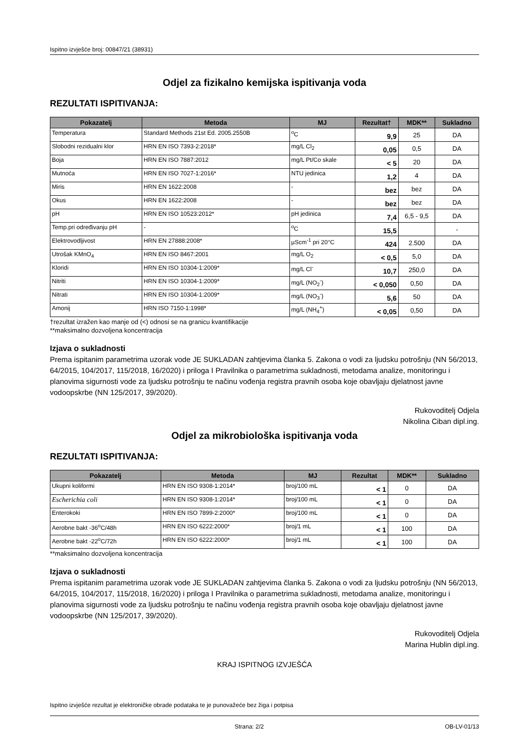Ispitno izvješće broj: 00847/21 (38931)
Odjel za fizikalno kemijska ispitivanja voda
REZULTATI ISPITIVANJA:
| Pokazatelj | Metoda | MJ | Rezultat† | MDK** | Sukladno |
| --- | --- | --- | --- | --- | --- |
| Temperatura | Standard Methods 21st Ed. 2005.2550B | <sup>o</sup> C | 9,9 | 25 | DA |
| Slobodni rezidualni klor | HRN EN ISO 7393-2:2018* | mg/L Cl<sub>2</sub> | 0,05 | 0,5 | DA |
| Boja | HRN EN ISO 7887:2012 | mg/L Pt/Co skale | < 5 | 20 | DA |
| Mutnoća | HRN EN ISO 7027-1:2016* | NTU jedinica | 1,2 | 4 | DA |
| Miris | HRN EN 1622:2008 | - | bez | bez | DA |
| Okus | HRN EN 1622:2008 | - | bez | bez | DA |
| pH | HRN EN ISO 10523:2012* | pH jedinica | 7,4 | 6,5 - 9,5 | DA |
| Temp.pri određivanju pH | - | <sup>o</sup> C | 15,5 | | - |
| Elektrovodljivost | HRN EN 27888:2008* | µScm<sup>-1</sup> pri 20°C | 424 | 2.500 | DA |
| Utrošak KMnO<sub>4</sub> | HRN EN ISO 8467:2001 | mg/L O<sub>2</sub> | < 0,5 | 5,0 | DA |
| Kloridi | HRN EN ISO 10304-1:2009* | mg/L Cl<sup>-</sup> | 10,7 | 250,0 | DA |
| Nitriti | HRN EN ISO 10304-1:2009* | mg/L (NO<sub>2</sub><sup>-</sup>) | < 0,050 | 0,50 | DA |
| Nitrati | HRN EN ISO 10304-1:2009* | mg/L (NO<sub>3</sub><sup>-</sup>) | 5,6 | 50 | DA |
| Amonij | HRN ISO 7150-1:1998* | mg/L (NH<sub>4</sub><sup>+</sup>) | < 0,05 | 0,50 | DA |
†rezultat izražen kao manje od (<) odnosi se na granicu kvantifikacije
**maksimalno dozvoljena koncentracija
Izjava o sukladnosti
Prema ispitanim parametrima uzorak vode JE SUKLADAN zahtjevima članka 5. Zakona o vodi za ljudsku potrošnju (NN 56/2013, 64/2015, 104/2017, 115/2018, 16/2020) i priloga I Pravilnika o parametrima sukladnosti, metodama analize, monitoringu i planovima sigurnosti vode za ljudsku potrošnju te načinu vođenja registra pravnih osoba koje obavljaju djelatnost javne vodoopskrbe (NN 125/2017, 39/2020).
Rukovoditelj Odjela
Nikolina Ciban dipl.ing.
Odjel za mikrobiološka ispitivanja voda
REZULTATI ISPITIVANJA:
| Pokazatelj | Metoda | MJ | Rezultat | MDK** | Sukladno |
| --- | --- | --- | --- | --- | --- |
| Ukupni koliformi | HRN EN ISO 9308-1:2014* | broj/100 mL | < 1 | 0 | DA |
| Escherichia coli | HRN EN ISO 9308-1:2014* | broj/100 mL | < 1 | 0 | DA |
| Enterokoki | HRN EN ISO 7899-2:2000* | broj/100 mL | < 1 | 0 | DA |
| Aerobne bakt -36<sup>o</sup>C/48h | HRN EN ISO 6222:2000* | broj/1 mL | < 1 | 100 | DA |
| Aerobne bakt -22<sup>o</sup>C/72h | HRN EN ISO 6222:2000* | broj/1 mL | < 1 | 100 | DA |
**maksimalno dozvoljena koncentracija
Izjava o sukladnosti
Prema ispitanim parametrima uzorak vode JE SUKLADAN zahtjevima članka 5. Zakona o vodi za ljudsku potrošnju (NN 56/2013, 64/2015, 104/2017, 115/2018, 16/2020) i priloga I Pravilnika o parametrima sukladnosti, metodama analize, monitoringu i planovima sigurnosti vode za ljudsku potrošnju te načinu vođenja registra pravnih osoba koje obavljaju djelatnost javne vodoopskrbe (NN 125/2017, 39/2020).
Rukovoditelj Odjela
Marina Hublin dipl.ing.
KRAJ ISPITNOG IZVJEŠĆA
Ispitno izvješće rezultat je elektroničke obrade podataka te je punovažeće bez žiga i potpisa
Strana: 2/2 OB-LV-01/13